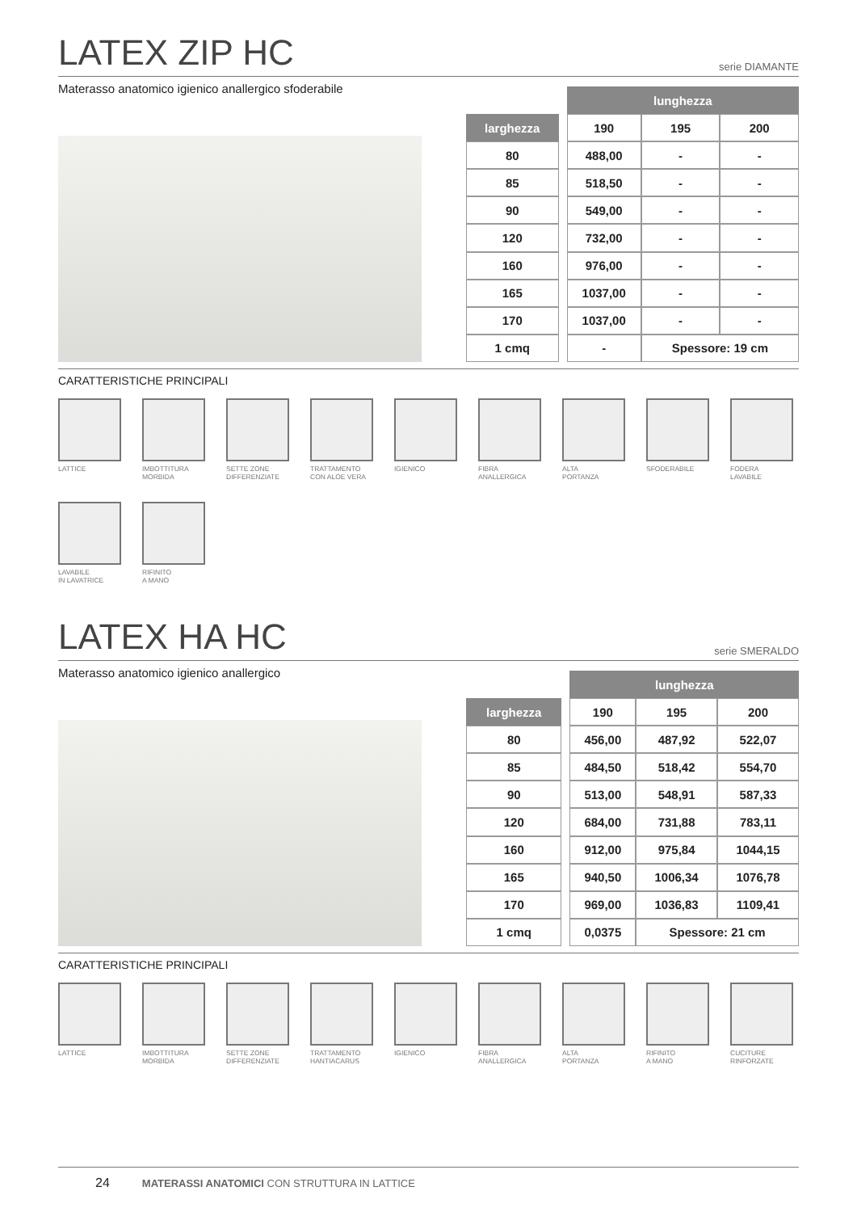LATEX ZIP HC
serie DIAMANTE
Materasso anatomico igienico anallergico sfoderabile
| | | lunghezza | | |
| larghezza | | 190 | 195 | 200 |
| 80 | | 488,00 | - | - |
| 85 | | 518,50 | - | - |
| 90 | | 549,00 | - | - |
| 120 | | 732,00 | - | - |
| 160 | | 976,00 | - | - |
| 165 | | 1037,00 | - | - |
| 170 | | 1037,00 | - | - |
| 1 cmq | | - | Spessore: 19 cm | |
CARATTERISTICHE PRINCIPALI
LATTICE
IMBOTTITURA
MORBIDA
SETTE ZONE
DIFFERENZIATE
TRATTAMENTO
CON ALOE VERA
IGIENICO
FIBRA
ANALLERGICA
ALTA
PORTANZA
SFODERABILE
FODERA
LAVABILE
LAVABILE
IN LAVATRICE
RIFINITO
A MANO
LATEX HA HC
serie SMERALDO
Materasso anatomico igienico anallergico
| | | lunghezza | | |
| larghezza | | 190 | 195 | 200 |
| 80 | | 456,00 | 487,92 | 522,07 |
| 85 | | 484,50 | 518,42 | 554,70 |
| 90 | | 513,00 | 548,91 | 587,33 |
| 120 | | 684,00 | 731,88 | 783,11 |
| 160 | | 912,00 | 975,84 | 1044,15 |
| 165 | | 940,50 | 1006,34 | 1076,78 |
| 170 | | 969,00 | 1036,83 | 1109,41 |
| 1 cmq | | 0,0375 | Spessore: 21 cm | |
CARATTERISTICHE PRINCIPALI
LATTICE
IMBOTTITURA
MORBIDA
SETTE ZONE
DIFFERENZIATE
TRATTAMENTO
HANTIACARUS
IGIENICO
FIBRA
ANALLERGICA
ALTA
PORTANZA
RIFINITO
A MANO
CUCITURE
RINFORZATE
24 MATERASSI ANATOMICI CON STRUTTURA IN LATTICE